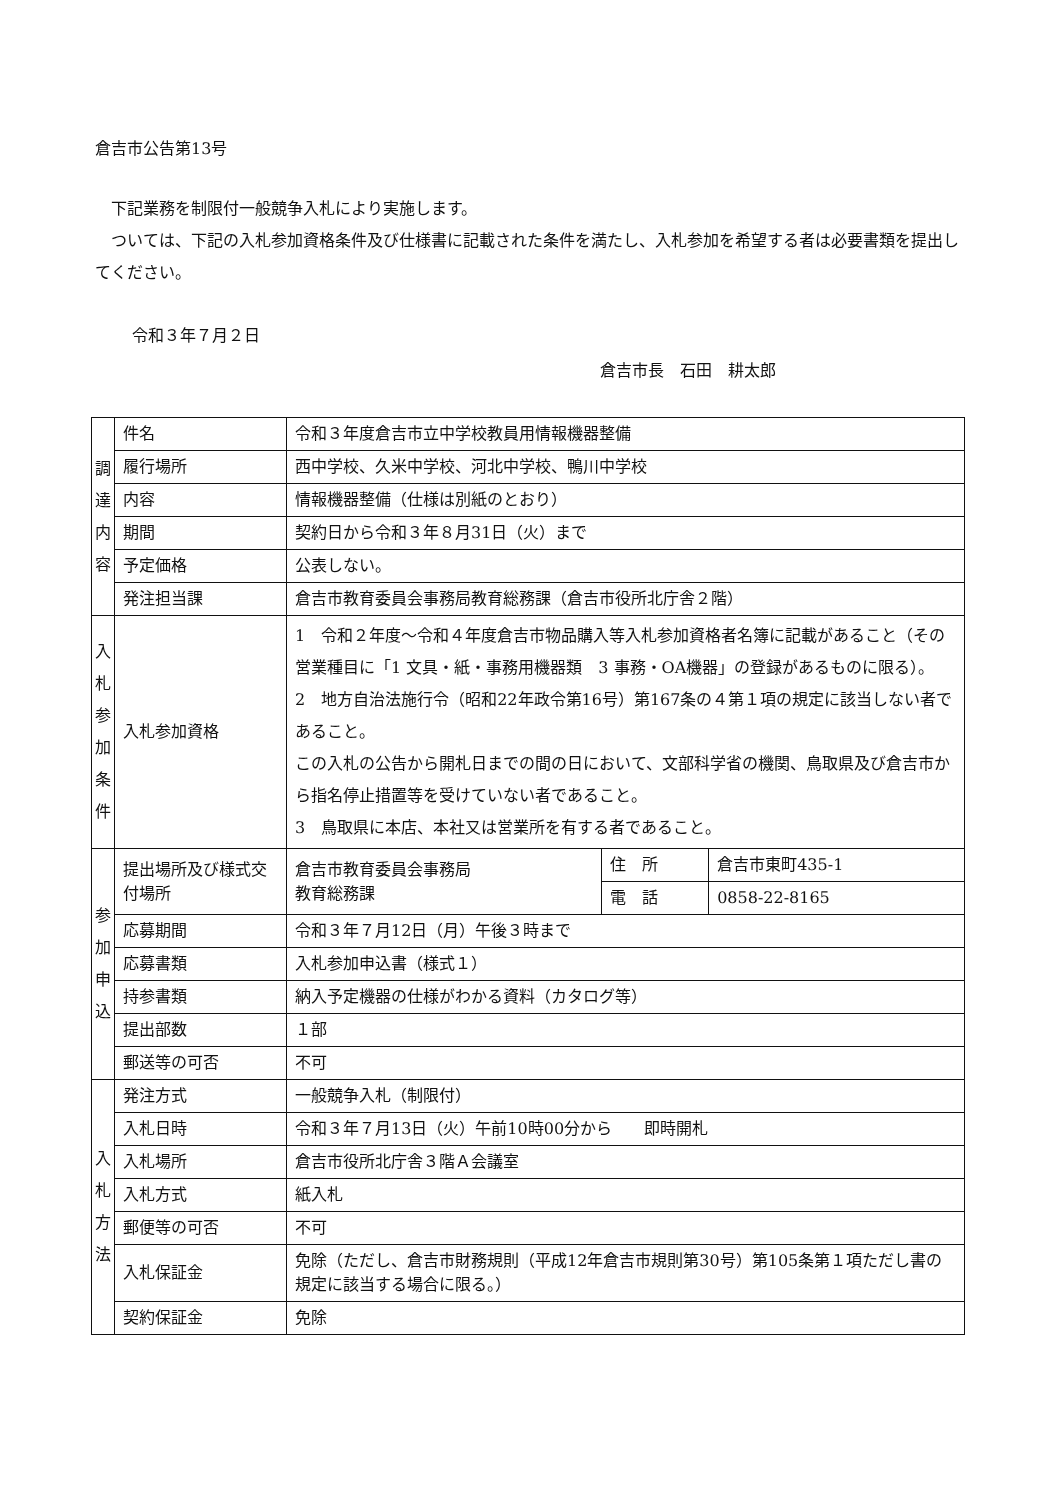倉吉市公告第13号
下記業務を制限付一般競争入札により実施します。
ついては、下記の入札参加資格条件及び仕様書に記載された条件を満たし、入札参加を希望する者は必要書類を提出してください。
令和３年７月２日
倉吉市長　石田　耕太郎
| 調 達 内 容 | 件名 | 令和３年度倉吉市立中学校教員用情報機器整備 | | |
| | 履行場所 | 西中学校、久米中学校、河北中学校、鴨川中学校 | | |
| | 内容 | 情報機器整備（仕様は別紙のとおり） | | |
| | 期間 | 契約日から令和３年８月31日（火）まで | | |
| | 予定価格 | 公表しない。 | | |
| | 発注担当課 | 倉吉市教育委員会事務局教育総務課（倉吉市役所北庁舎２階） | | |
| 入 札 参 加 条 件 | 入札参加資格 | 1 令和２年度～令和４年度倉吉市物品購入等入札参加資格者名簿に記載があること（その営業種目に「1 文具・紙・事務用機器類 3 事務・OA機器」の登録があるものに限る）。 2 地方自治法施行令（昭和22年政令第16号）第167条の４第１項の規定に該当しない者であること。 この入札の公告から開札日までの間の日において、文部科学省の機関、鳥取県及び倉吉市から指名停止措置等を受けていない者であること。 3 鳥取県に本店、本社又は営業所を有する者であること。 | | |
| 参 加 申 込 | 提出場所及び様式交付場所 | 倉吉市教育委員会事務局 教育総務課 | 住 所 | 倉吉市東町435-1 |
| | | | 電 話 | 0858-22-8165 |
| | 応募期間 | 令和３年７月12日（月）午後３時まで | | |
| | 応募書類 | 入札参加申込書（様式１） | | |
| | 持参書類 | 納入予定機器の仕様がわかる資料（カタログ等） | | |
| | 提出部数 | １部 | | |
| | 郵送等の可否 | 不可 | | |
| 入 札 方 法 | 発注方式 | 一般競争入札（制限付） | | |
| | 入札日時 | 令和３年７月13日（火）午前10時00分から 即時開札 | | |
| | 入札場所 | 倉吉市役所北庁舎３階Ａ会議室 | | |
| | 入札方式 | 紙入札 | | |
| | 郵便等の可否 | 不可 | | |
| | 入札保証金 | 免除（ただし、倉吉市財務規則（平成12年倉吉市規則第30号）第105条第１項ただし書の規定に該当する場合に限る。） | | |
| | 契約保証金 | 免除 | | |